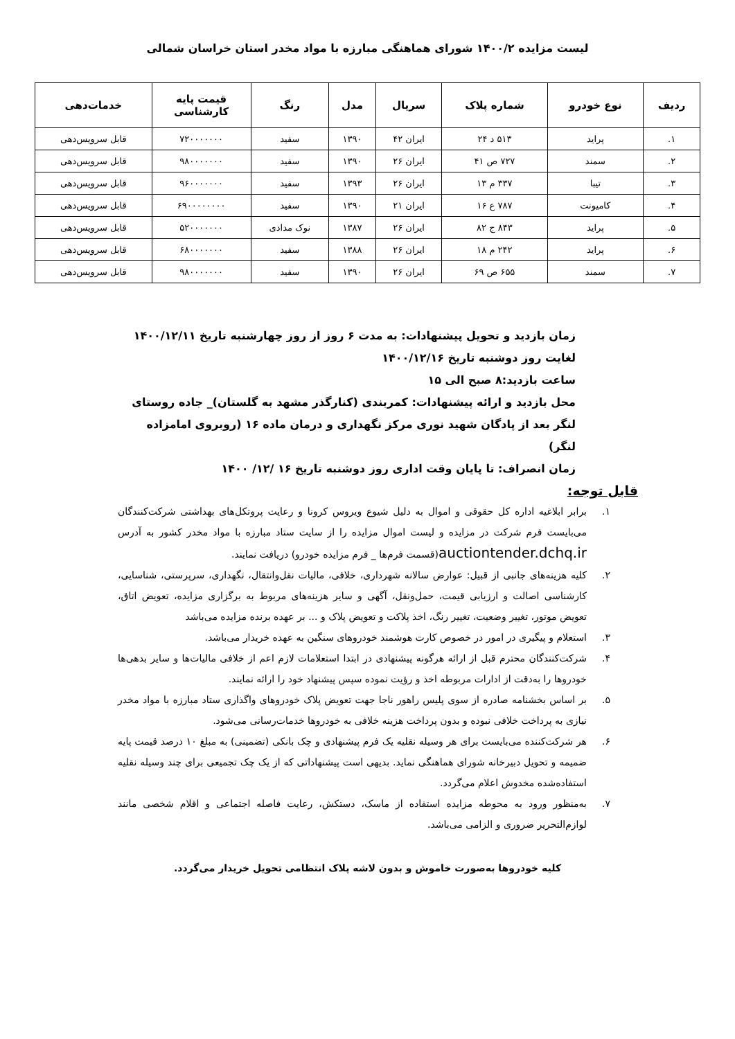لیست مزایده ۱۴۰۰/۲ شورای هماهنگی مبارزه با مواد مخدر استان خراسان شمالی
| ردیف | نوع خودرو | شماره پلاک | سریال | مدل | رنگ | قیمت پایه کارشناسی | خدمات‌دهی |
| --- | --- | --- | --- | --- | --- | --- | --- |
| ۱. | پراید | ۵۱۳ د ۲۴ | ایران ۴۲ | ۱۳۹۰ | سفید | ۷۲۰۰۰۰۰۰۰ | قابل سرویس‌دهی |
| ۲. | سمند | ۷۲۷ ص ۴۱ | ایران ۲۶ | ۱۳۹۰ | سفید | ۹۸۰۰۰۰۰۰۰ | قابل سرویس‌دهی |
| ۳. | تیبا | ۳۳۷ م ۱۳ | ایران ۲۶ | ۱۳۹۳ | سفید | ۹۶۰۰۰۰۰۰۰ | قابل سرویس‌دهی |
| ۴. | کامیونت | ۷۸۷ ع ۱۶ | ایران ۲۱ | ۱۳۹۰ | سفید | ۶۹۰۰۰۰۰۰۰۰ | قابل سرویس‌دهی |
| ۵. | پراید | ۸۴۳ ج ۸۲ | ایران ۲۶ | ۱۳۸۷ | نوک مدادی | ۵۲۰۰۰۰۰۰۰ | قابل سرویس‌دهی |
| ۶. | پراید | ۲۴۲ م ۱۸ | ایران ۲۶ | ۱۳۸۸ | سفید | ۶۸۰۰۰۰۰۰۰ | قابل سرویس‌دهی |
| ۷. | سمند | ۶۵۵ ص ۶۹ | ایران ۲۶ | ۱۳۹۰ | سفید | ۹۸۰۰۰۰۰۰۰ | قابل سرویس‌دهی |
زمان بازدید و تحویل پیشنهادات: به مدت ۶ روز از روز چهارشنبه تاریخ ۱۴۰۰/۱۲/۱۱ لغایت روز دوشنبه تاریخ ۱۴۰۰/۱۲/۱۶
ساعت بازدید:۸ صبح الی ۱۵
محل بازدید و ارائه پیشنهادات: کمربندی (کنارگذر مشهد به گلستان)_ جاده روستای لنگر بعد از پادگان شهید نوری مرکز نگهداری و درمان ماده ۱۶ (روبروی امامزاده لنگر)
زمان انصراف: تا پایان وقت اداری روز دوشنبه تاریخ ۱۶ /۱۲/ ۱۴۰۰
قابل توجه:
۱. برابر ابلاغیه اداره کل حقوقی و اموال به دلیل شیوع ویروس کرونا و رعایت پروتکل‌های بهداشتی شرکت‌کنندگان می‌بایست فرم شرکت در مزایده و لیست اموال مزایده را از سایت ستاد مبارزه با مواد مخدر کشور به آدرس auctiontender.dchq.ir(قسمت فرم‌ها _ فرم مزایده خودرو) دریافت نمایند.
۲. کلیه هزینه‌های جانبی از قبیل: عوارض سالانه شهرداری، خلافی، مالیات نقل‌وانتقال، نگهداری، سرپرستی، شناسایی، کارشناسی اصالت و ارزیابی قیمت، حمل‌ونقل، آگهی و سایر هزینه‌های مربوط به برگزاری مزایده، تعویض اتاق، تعویض موتور، تغییر وضعیت، تغییر رنگ، اخذ پلاکت و تعویض پلاک و ... بر عهده برنده مزایده می‌باشد
۳. استعلام و پیگیری در امور در خصوص کارت هوشمند خودروهای سنگین به عهده خریدار می‌باشد.
۴. شرکت‌کنندگان محترم قبل از ارائه هرگونه پیشنهادی در ابتدا استعلامات لازم اعم از خلافی مالیات‌ها و سایر بدهی‌ها خودروها را به‌دقت از ادارات مربوطه اخذ و رؤیت نموده سپس پیشنهاد خود را ارائه نمایند.
۵. بر اساس بخشنامه صادره از سوی پلیس راهور ناجا جهت تعویض پلاک خودروهای واگذاری ستاد مبارزه با مواد مخدر نیازی به پرداخت خلافی نبوده و بدون پرداخت هزینه خلافی به خودروها خدمات‌رسانی می‌شود.
۶. هر شرکت‌کننده می‌بایست برای هر وسیله نقلیه یک فرم پیشنهادی و چک بانکی (تضمینی) به مبلغ ۱۰ درصد قیمت پایه ضمیمه و تحویل دبیرخانه شورای هماهنگی نماید. بدیهی است پیشنهاداتی که از یک چک تجمیعی برای چند وسیله نقلیه استفاده‌شده مخدوش اعلام می‌گردد.
۷. به‌منظور ورود به محوطه مزایده استفاده از ماسک، دستکش، رعایت فاصله اجتماعی و اقلام شخصی مانند لوازم‌التحریر ضروری و الزامی می‌باشد.
کلیه خودروها به‌صورت خاموش و بدون لاشه پلاک انتظامی تحویل خریدار می‌گردد.